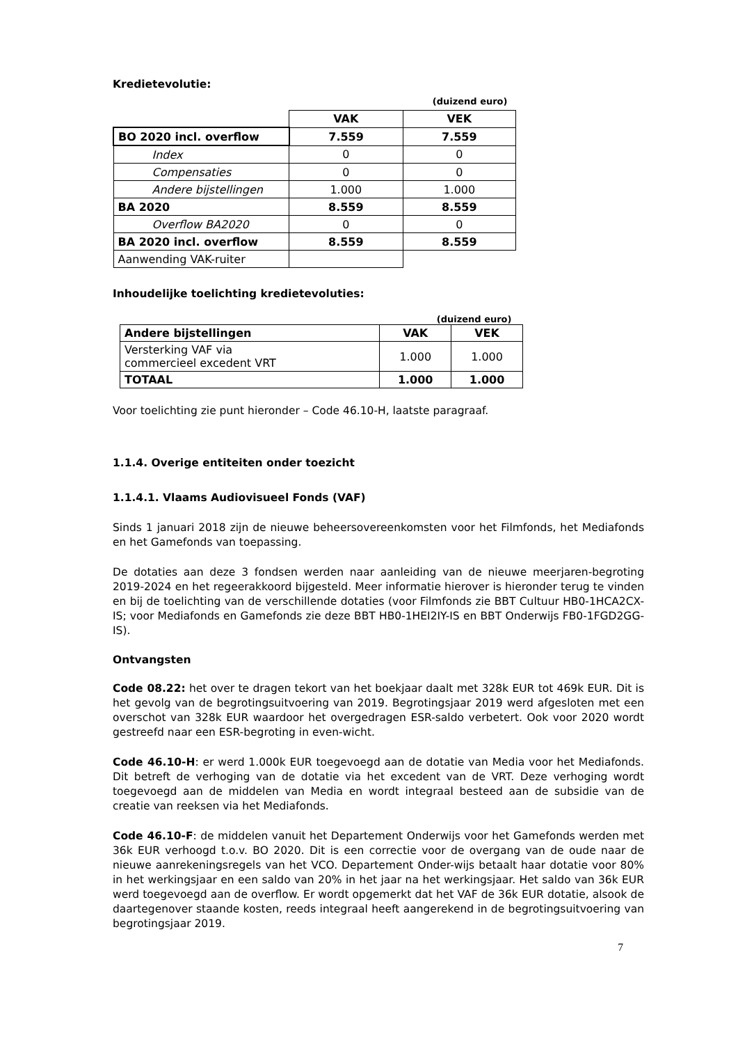Kredietevolutie:
| | (duizend euro) | |
| | VAK | VEK |
| BO 2020 incl. overflow | 7.559 | 7.559 |
| Index | 0 | 0 |
| Compensaties | 0 | 0 |
| Andere bijstellingen | 1.000 | 1.000 |
| BA 2020 | 8.559 | 8.559 |
| Overflow BA2020 | 0 | 0 |
| BA 2020 incl. overflow | 8.559 | 8.559 |
| Aanwending VAK-ruiter | | |
Inhoudelijke toelichting kredietevoluties:
| (duizend euro) | | |
| Andere bijstellingen | VAK | VEK |
| Versterking VAF via commercieel excedent VRT | 1.000 | 1.000 |
| TOTAAL | 1.000 | 1.000 |
Voor toelichting zie punt hieronder – Code 46.10-H, laatste paragraaf.
1.1.4. Overige entiteiten onder toezicht
1.1.4.1. Vlaams Audiovisueel Fonds (VAF)
Sinds 1 januari 2018 zijn de nieuwe beheersovereenkomsten voor het Filmfonds, het Mediafonds en het Gamefonds van toepassing.
De dotaties aan deze 3 fondsen werden naar aanleiding van de nieuwe meerjaren-begroting 2019-2024 en het regeerakkoord bijgesteld. Meer informatie hierover is hieronder terug te vinden en bij de toelichting van de verschillende dotaties (voor Filmfonds zie BBT Cultuur HB0-1HCA2CX-IS; voor Mediafonds en Gamefonds zie deze BBT HB0-1HEI2IY-IS en BBT Onderwijs FB0-1FGD2GG-IS).
Ontvangsten
Code 08.22: het over te dragen tekort van het boekjaar daalt met 328k EUR tot 469k EUR. Dit is het gevolg van de begrotingsuitvoering van 2019. Begrotingsjaar 2019 werd afgesloten met een overschot van 328k EUR waardoor het overgedragen ESR-saldo verbetert. Ook voor 2020 wordt gestreefd naar een ESR-begroting in even-wicht.
Code 46.10-H: er werd 1.000k EUR toegevoegd aan de dotatie van Media voor het Mediafonds. Dit betreft de verhoging van de dotatie via het excedent van de VRT. Deze verhoging wordt toegevoegd aan de middelen van Media en wordt integraal besteed aan de subsidie van de creatie van reeksen via het Mediafonds.
Code 46.10-F: de middelen vanuit het Departement Onderwijs voor het Gamefonds werden met 36k EUR verhoogd t.o.v. BO 2020. Dit is een correctie voor de overgang van de oude naar de nieuwe aanrekeningsregels van het VCO. Departement Onder-wijs betaalt haar dotatie voor 80% in het werkingsjaar en een saldo van 20% in het jaar na het werkingsjaar. Het saldo van 36k EUR werd toegevoegd aan de overflow. Er wordt opgemerkt dat het VAF de 36k EUR dotatie, alsook de daartegenover staande kosten, reeds integraal heeft aangerekend in de begrotingsuitvoering van begrotingsjaar 2019.
7